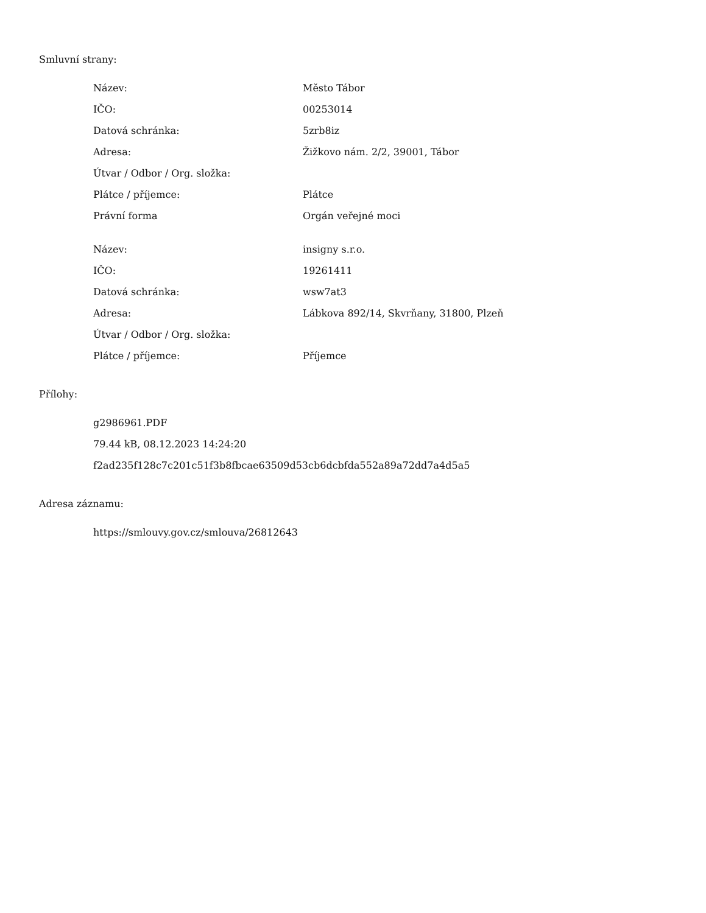Smluvní strany:
| Název: | Město Tábor |
| IČO: | 00253014 |
| Datová schránka: | 5zrb8iz |
| Adresa: | Žižkovo nám. 2/2, 39001, Tábor |
| Útvar / Odbor / Org. složka: | |
| Plátce / příjemce: | Plátce |
| Právní forma | Orgán veřejné moci |
| Název: | insigny s.r.o. |
| IČO: | 19261411 |
| Datová schránka: | wsw7at3 |
| Adresa: | Lábkova 892/14, Skvrňany, 31800, Plzeň |
| Útvar / Odbor / Org. složka: | |
| Plátce / příjemce: | Příjemce |
Přílohy:
g2986961.PDF
79.44 kB, 08.12.2023 14:24:20
f2ad235f128c7c201c51f3b8fbcae63509d53cb6dcbfda552a89a72dd7a4d5a5
Adresa záznamu:
https://smlouvy.gov.cz/smlouva/26812643